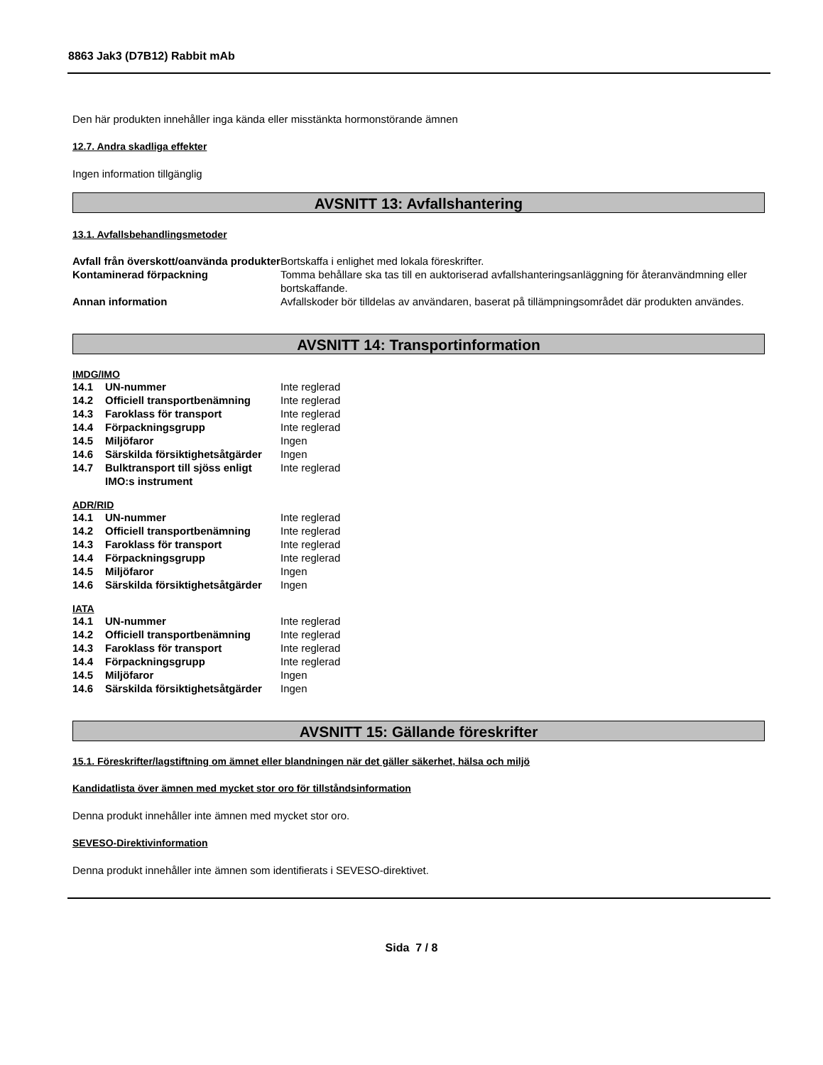8863 Jak3 (D7B12) Rabbit mAb
Den här produkten innehåller inga kända eller misstänkta hormonstörande ämnen
12.7. Andra skadliga effekter
Ingen information tillgänglig
AVSNITT 13: Avfallshantering
13.1. Avfallsbehandlingsmetoder
| Avfall från överskott/oanvända produkter | Bortskaffa i enlighet med lokala föreskrifter. |
| Kontaminerad förpackning | Tomma behållare ska tas till en auktoriserad avfallshanteringsanläggning för återanvändmning eller bortskaffande. |
| Annan information | Avfallskoder bör tilldelas av användaren, baserat på tillämpningsområdet där produkten användes. |
AVSNITT 14: Transportinformation
IMDG/IMO
| 14.1 | UN-nummer | Inte reglerad |
| 14.2 | Officiell transportbenämning | Inte reglerad |
| 14.3 | Faroklass för transport | Inte reglerad |
| 14.4 | Förpackningsgrupp | Inte reglerad |
| 14.5 | Miljöfaror | Ingen |
| 14.6 | Särskilda försiktighetsåtgärder | Ingen |
| 14.7 | Bulktransport till sjöss enligt IMO:s instrument | Inte reglerad |
ADR/RID
| 14.1 | UN-nummer | Inte reglerad |
| 14.2 | Officiell transportbenämning | Inte reglerad |
| 14.3 | Faroklass för transport | Inte reglerad |
| 14.4 | Förpackningsgrupp | Inte reglerad |
| 14.5 | Miljöfaror | Ingen |
| 14.6 | Särskilda försiktighetsåtgärder | Ingen |
IATA
| 14.1 | UN-nummer | Inte reglerad |
| 14.2 | Officiell transportbenämning | Inte reglerad |
| 14.3 | Faroklass för transport | Inte reglerad |
| 14.4 | Förpackningsgrupp | Inte reglerad |
| 14.5 | Miljöfaror | Ingen |
| 14.6 | Särskilda försiktighetsåtgärder | Ingen |
AVSNITT 15: Gällande föreskrifter
15.1. Föreskrifter/lagstiftning om ämnet eller blandningen när det gäller säkerhet, hälsa och miljö
Kandidatlista över ämnen med mycket stor oro för tillståndsinformation
Denna produkt innehåller inte ämnen med mycket stor oro.
SEVESO-Direktivinformation
Denna produkt innehåller inte ämnen som identifierats i SEVESO-direktivet.
Sida 7 / 8